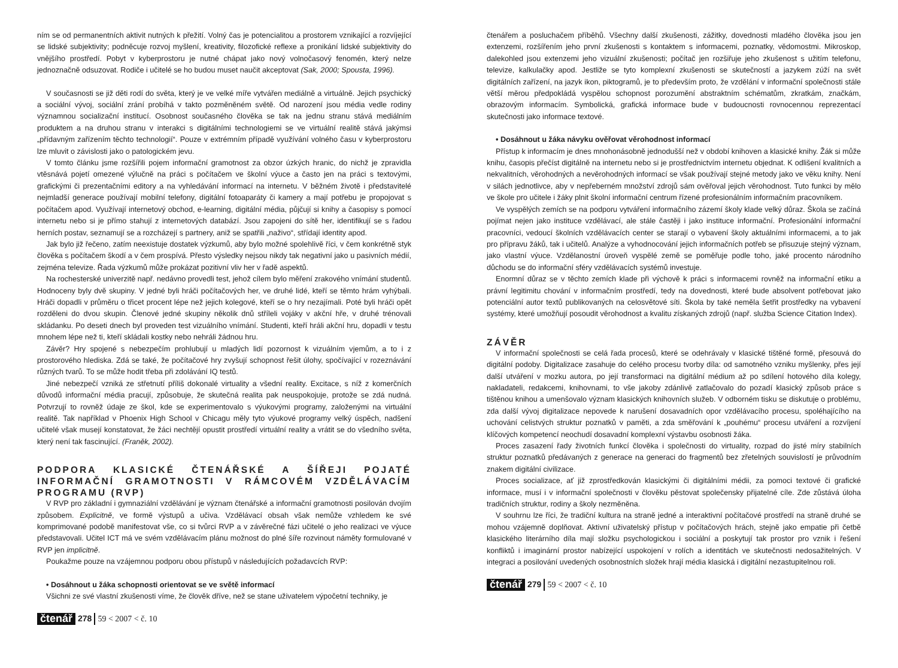ním se od permanentních aktivit nutných k přežití. Volný čas je potencialitou a prostorem vznikající a rozvíjející se lidské subjektivity; podněcuje rozvoj myšlení, kreativity, filozofické reflexe a pronikání lidské subjektivity do vnějšího prostředí. Pobyt v kyberprostoru je nutné chápat jako nový volnočasový fenomén, který nelze jednoznačně odsuzovat. Rodiče i učitelé se ho budou muset naučit akceptovat (Sak, 2000; Spousta, 1996).
V současnosti se již děti rodí do světa, který je ve velké míře vytvářen mediálně a virtuálně. Jejich psychický a sociální vývoj, sociální zrání probíhá v takto pozměněném světě. Od narození jsou média vedle rodiny významnou socializační institucí. Osobnost současného člověka se tak na jednu stranu stává mediálním produktem a na druhou stranu v interakci s digitálními technologiemi se ve virtuální realitě stává jakýmsi „přídavným zařízením těchto technologií“. Pouze v extrémním případě využívání volného času v kyberprostoru lze mluvit o závislosti jako o patologickém jevu.
V tomto článku jsme rozšířili pojem informační gramotnost za obzor úzkých hranic, do nichž je zpravidla vtěsnává pojetí omezené výlučně na práci s počítačem ve školní výuce a často jen na práci s textovými, grafickými či prezentačními editory a na vyhledávání informací na internetu. V běžném životě i představitelé nejmladší generace používají mobilní telefony, digitální fotoaparáty či kamery a mají potřebu je propojovat s počítačem apod. Využívají internetový obchod, e-learning, digitální média, půjčují si knihy a časopisy s pomocí internetu nebo si je přímo stahují z internetových databází. Jsou zapojeni do sítě her, identifikují se s řadou herních postav, seznamují se a rozcházejí s partnery, aniž se spatřili „naživo“, střídají identity apod.
Jak bylo již řečeno, zatím neexistuje dostatek výzkumů, aby bylo možné spolehlivě říci, v čem konkrétně styk člověka s počítačem škodí a v čem prospívá. Přesto výsledky nejsou nikdy tak negativní jako u pasivních médií, zejména televize. Řada výzkumů může prokázat pozitivní vliv her v řadě aspektů.
Na rochesterské univerzitě např. nedávno provedli test, jehož cílem bylo měření zrakového vnímání studentů. Hodnoceny byly dvě skupiny. V jedné byli hráči počítačových her, ve druhé lidé, kteří se těmto hrám vyhýbali. Hráči dopadli v průměru o třicet procent lépe než jejich kolegové, kteří se o hry nezajímali. Poté byli hráči opět rozděleni do dvou skupin. Členové jedné skupiny několik dnů stříleli vojáky v akční hře, v druhé trénovali skládanku. Po deseti dnech byl proveden test vizuálního vnímání. Studenti, kteří hráli akční hru, dopadli v testu mnohem lépe než ti, kteří skládali kostky nebo nehráli žádnou hru.
Závěr? Hry spojené s nebezpečím prohlubují u mladých lidí pozornost k vizuálním vjemům, a to i z prostorového hlediska. Zdá se také, že počítačové hry zvyšují schopnost řešit úlohy, spočívající v rozeznávání různých tvarů. To se může hodit třeba při zdolávání IQ testů.
Jiné nebezpečí vzniká ze střetnutí příliš dokonalé virtuality a všední reality. Excitace, s níž z komerčních důvodů informační média pracují, způsobuje, že skutečná realita pak neuspokojuje, protože se zdá nudná. Potvrzují to rovněž údaje ze škol, kde se experimentovalo s výukovými programy, založenými na virtuální realitě. Tak například v Phoenix High School v Chicagu měly tyto výukové programy velký úspěch, nadšení učitelé však musejí konstatovat, že žáci nechtějí opustit prostředí virtuální reality a vrátit se do všedního světa, který není tak fascinující. (Franěk, 2002).
PODPORA KLASICKÉ ČTENÁŘSKÉ A ŠÍŘEJI POJATÉ INFORMAČNÍ GRAMOTNOSTI V RÁMCOVÉM VZDĚLÁVACÍM PROGRAMU (RVP)
V RVP pro základní i gymnaziální vzdělávání je význam čtenářské a informační gramotnosti posilován dvojím způsobem. Explicitně, ve formě výstupů a učiva. Vzdělávací obsah však nemůže vzhledem ke své komprimované podobě manifestovat vše, co si tvůrci RVP a v závěrečné fázi učitelé o jeho realizaci ve výuce představovali. Učitel ICT má ve svém vzdělávacím plánu možnost do plné šíře rozvinout náměty formulované v RVP jen implicitně.
Poukažme pouze na vzájemnou podporu obou přístupů v následujících požadavcích RVP:
• Dosáhnout u žáka schopnosti orientovat se ve světě informací
Všichni ze své vlastní zkušenosti víme, že člověk dříve, než se stane uživatelem výpočetní techniky, je
čtenář 278 59 < 2007 < č. 10
čtenářem a posluchačem příběhů. Všechny další zkušenosti, zážitky, dovednosti mladého člověka jsou jen extenzemi, rozšířením jeho první zkušenosti s kontaktem s informacemi, poznatky, vědomostmi. Mikroskop, dalekohled jsou extenzemi jeho vizuální zkušenosti; počítač jen rozšiřuje jeho zkušenost s užitím telefonu, televize, kalkulačky apod. Jestliže se tyto komplexní zkušenosti se skutečností a jazykem zúží na svět digitálních zařízení, na jazyk ikon, piktogramů, je to především proto, že vzdělání v informační společnosti stále větší měrou předpokládá vyspělou schopnost porozumění abstraktním schématům, zkratkám, značkám, obrazovým informacím. Symbolická, grafická informace bude v budoucnosti rovnocennou reprezentací skutečnosti jako informace textové.
• Dosáhnout u žáka návyku ověřovat věrohodnost informací
Přístup k informacím je dnes mnohonásobně jednodušší než v období knihoven a klasické knihy. Žák si může knihu, časopis přečíst digitálně na internetu nebo si je prostřednictvím internetu objednat. K odlišení kvalitních a nekvalitních, věrohodných a nevěrohodných informací se však používají stejné metody jako ve věku knihy. Není v silách jednotlivce, aby v nepřeberném množství zdrojů sám ověřoval jejich věrohodnost. Tuto funkci by mělo ve škole pro učitele i žáky plnit školní informační centrum řízené profesionálním informačním pracovníkem.
Ve vyspělých zemích se na podporu vytváření informačního zázemí školy klade velký důraz. Škola se začíná pojímat nejen jako instituce vzdělávací, ale stále častěji i jako instituce informační. Profesionální informační pracovníci, vedoucí školních vzdělávacích center se starají o vybavení školy aktuálními informacemi, a to jak pro přípravu žáků, tak i učitelů. Analýze a vyhodnocování jejich informačních potřeb se přisuzuje stejný význam, jako vlastní výuce. Vzdělanostní úroveň vyspělé země se poměřuje podle toho, jaké procento národního důchodu se do informační sféry vzdělávacích systémů investuje.
Enormní důraz se v těchto zemích klade při výchově k práci s informacemi rovněž na informační etiku a právní legitimitu chování v informačním prostředí, tedy na dovednosti, které bude absolvent potřebovat jako potenciální autor textů publikovaných na celosvětové síti. Škola by také neměla šetřit prostředky na vybavení systémy, které umožňují posoudit věrohodnost a kvalitu získaných zdrojů (např. služba Science Citation Index).
ZÁVĚR
V informační společnosti se celá řada procesů, které se odehrávaly v klasické tištěné formě, přesouvá do digitální podoby. Digitalizace zasahuje do celého procesu tvorby díla: od samotného vzniku myšlenky, přes její další utváření v mozku autora, po její transformaci na digitální médium až po sdílení hotového díla kolegy, nakladateli, redakcemi, knihovnami, to vše jakoby zdánlivě zatlačovalo do pozadí klasický způsob práce s tištěnou knihou a umenšovalo význam klasických knihovních služeb. V odborném tisku se diskutuje o problému, zda další vývoj digitalizace nepovede k narušení dosavadních opor vzdělávacího procesu, spoléhajícího na uchování celistvých struktur poznatků v paměti, a zda směřování k „pouhému“ procesu utváření a rozvíjení klíčových kompetencí neochudí dosavadní komplexní výstavbu osobnosti žáka.
Proces zasazení řady životních funkcí člověka i společnosti do virtuality, rozpad do jisté míry stabilních struktur poznatků předávaných z generace na generaci do fragmentů bez zřetelných souvislostí je průvodním znakem digitální civilizace.
Proces socializace, ať již zprostředkován klasickými či digitálními médii, za pomoci textové či grafické informace, musí i v informační společnosti v člověku pěstovat společensky přijatelné cíle. Zde zůstává úloha tradičních struktur, rodiny a školy nezměněna.
V souhrnu lze říci, že tradiční kultura na straně jedné a interaktivní počítačové prostředí na straně druhé se mohou vzájemně doplňovat. Aktivní uživatelský přístup v počítačových hrách, stejně jako empatie při četbě klasického literárního díla mají složku psychologickou i sociální a poskytují tak prostor pro vznik i řešení konfliktů i imaginární prostor nabízející uspokojení v rolích a identitách ve skutečnosti nedosažitelných. V integraci a posilování uvedených osobnostních složek hrají média klasická i digitální nezastupitelnou roli.
čtenář 279 59 < 2007 < č. 10